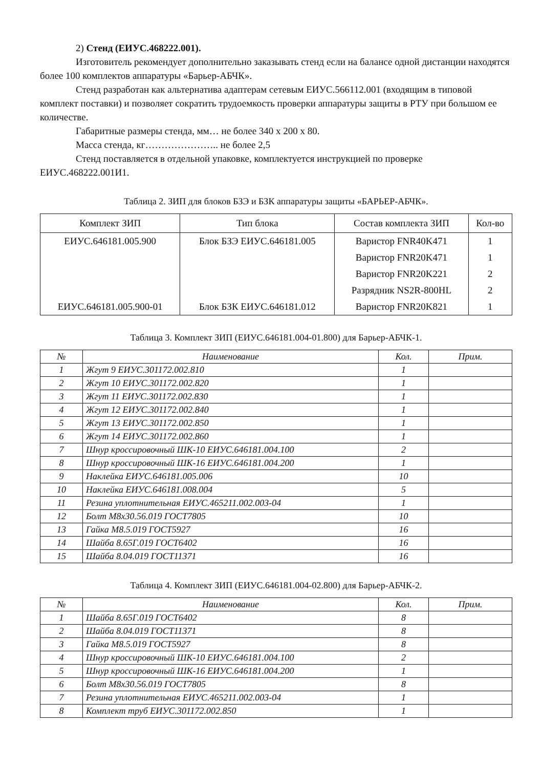2) Стенд (ЕИУС.468222.001).
Изготовитель рекомендует дополнительно заказывать стенд если на балансе одной дистанции находятся более 100 комплектов аппаратуры «Барьер-АБЧК».
Стенд разработан как альтернатива адаптерам сетевым ЕИУС.566112.001 (входящим в типовой комплект поставки) и позволяет сократить трудоемкость проверки аппаратуры защиты в РТУ при большом ее количестве.
Габаритные размеры стенда, мм… не более 340 х 200 х 80.
Масса стенда, кг………………….. не более 2,5
Стенд поставляется в отдельной упаковке, комплектуется инструкцией по проверке ЕИУС.468222.001И1.
Таблица 2. ЗИП для блоков БЗЭ и БЗК аппаратуры защиты «БАРЬЕР-АБЧК».
| Комплект ЗИП | Тип блока | Состав комплекта ЗИП | Кол-во |
| --- | --- | --- | --- |
| ЕИУС.646181.005.900 | Блок БЗЭ ЕИУС.646181.005 | Варистор FNR40K471 | 1 |
| | | Варистор FNR20K471 | 1 |
| | | Варистор FNR20K221 | 2 |
| | | Разрядник NS2R-800HL | 2 |
| ЕИУС.646181.005.900-01 | Блок БЗК ЕИУС.646181.012 | Варистор FNR20K821 | 1 |
Таблица 3. Комплект ЗИП (ЕИУС.646181.004-01.800) для Барьер-АБЧК-1.
| № | Наименование | Кол. | Прим. |
| --- | --- | --- | --- |
| 1 | Жгут 9 ЕИУС.301172.002.810 | 1 | |
| 2 | Жгут 10 ЕИУС.301172.002.820 | 1 | |
| 3 | Жгут 11 ЕИУС.301172.002.830 | 1 | |
| 4 | Жгут 12 ЕИУС.301172.002.840 | 1 | |
| 5 | Жгут 13 ЕИУС.301172.002.850 | 1 | |
| 6 | Жгут 14 ЕИУС.301172.002.860 | 1 | |
| 7 | Шнур кроссировочный ШК-10 ЕИУС.646181.004.100 | 2 | |
| 8 | Шнур кроссировочный ШК-16 ЕИУС.646181.004.200 | 1 | |
| 9 | Наклейка ЕИУС.646181.005.006 | 10 | |
| 10 | Наклейка ЕИУС.646181.008.004 | 5 | |
| 11 | Резина уплотнительная ЕИУС.465211.002.003-04 | 1 | |
| 12 | Болт М8х30.56.019 ГОСТ7805 | 10 | |
| 13 | Гайка М8.5.019 ГОСТ5927 | 16 | |
| 14 | Шайба 8.65Г.019 ГОСТ6402 | 16 | |
| 15 | Шайба 8.04.019 ГОСТ11371 | 16 | |
Таблица 4. Комплект ЗИП (ЕИУС.646181.004-02.800) для Барьер-АБЧК-2.
| № | Наименование | Кол. | Прим. |
| --- | --- | --- | --- |
| 1 | Шайба 8.65Г.019 ГОСТ6402 | 8 | |
| 2 | Шайба 8.04.019 ГОСТ11371 | 8 | |
| 3 | Гайка М8.5.019 ГОСТ5927 | 8 | |
| 4 | Шнур кроссировочный ШК-10 ЕИУС.646181.004.100 | 2 | |
| 5 | Шнур кроссировочный ШК-16 ЕИУС.646181.004.200 | 1 | |
| 6 | Болт М8х30.56.019 ГОСТ7805 | 8 | |
| 7 | Резина уплотнительная ЕИУС.465211.002.003-04 | 1 | |
| 8 | Комплект труб ЕИУС.301172.002.850 | 1 | |